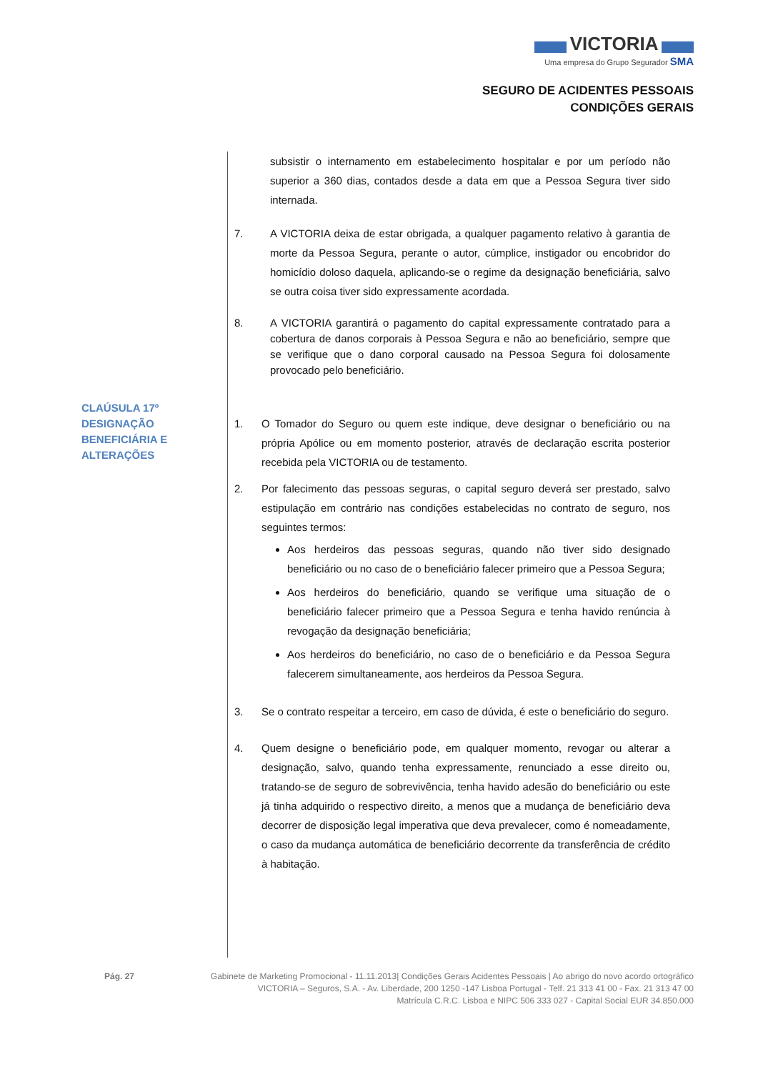VICTORIA
Uma empresa do Grupo Segurador SMA
SEGURO DE ACIDENTES PESSOAIS
CONDIÇÕES GERAIS
CLAÚSULA 17º
DESIGNAÇÃO
BENEFICIÁRIA E
ALTERAÇÕES
subsistir o internamento em estabelecimento hospitalar e por um período não superior a 360 dias, contados desde a data em que a Pessoa Segura tiver sido internada.
7. A VICTORIA deixa de estar obrigada, a qualquer pagamento relativo à garantia de morte da Pessoa Segura, perante o autor, cúmplice, instigador ou encobridor do homicídio doloso daquela, aplicando-se o regime da designação beneficiária, salvo se outra coisa tiver sido expressamente acordada.
8. A VICTORIA garantirá o pagamento do capital expressamente contratado para a cobertura de danos corporais à Pessoa Segura e não ao beneficiário, sempre que se verifique que o dano corporal causado na Pessoa Segura foi dolosamente provocado pelo beneficiário.
1. O Tomador do Seguro ou quem este indique, deve designar o beneficiário ou na própria Apólice ou em momento posterior, através de declaração escrita posterior recebida pela VICTORIA ou de testamento.
2. Por falecimento das pessoas seguras, o capital seguro deverá ser prestado, salvo estipulação em contrário nas condições estabelecidas no contrato de seguro, nos seguintes termos:
Aos herdeiros das pessoas seguras, quando não tiver sido designado beneficiário ou no caso de o beneficiário falecer primeiro que a Pessoa Segura;
Aos herdeiros do beneficiário, quando se verifique uma situação de o beneficiário falecer primeiro que a Pessoa Segura e tenha havido renúncia à revogação da designação beneficiária;
Aos herdeiros do beneficiário, no caso de o beneficiário e da Pessoa Segura falecerem simultaneamente, aos herdeiros da Pessoa Segura.
3. Se o contrato respeitar a terceiro, em caso de dúvida, é este o beneficiário do seguro.
4. Quem designe o beneficiário pode, em qualquer momento, revogar ou alterar a designação, salvo, quando tenha expressamente, renunciado a esse direito ou, tratando-se de seguro de sobrevivência, tenha havido adesão do beneficiário ou este já tinha adquirido o respectivo direito, a menos que a mudança de beneficiário deva decorrer de disposição legal imperativa que deva prevalecer, como é nomeadamente, o caso da mudança automática de beneficiário decorrente da transferência de crédito à habitação.
Pág. 27 Gabinete de Marketing Promocional - 11.11.2013| Condições Gerais Acidentes Pessoais | Ao abrigo do novo acordo ortográfico
VICTORIA – Seguros, S.A. - Av. Liberdade, 200 1250 -147 Lisboa Portugal - Telf. 21 313 41 00 - Fax. 21 313 47 00
Matrícula C.R.C. Lisboa e NIPC 506 333 027 - Capital Social EUR 34.850.000